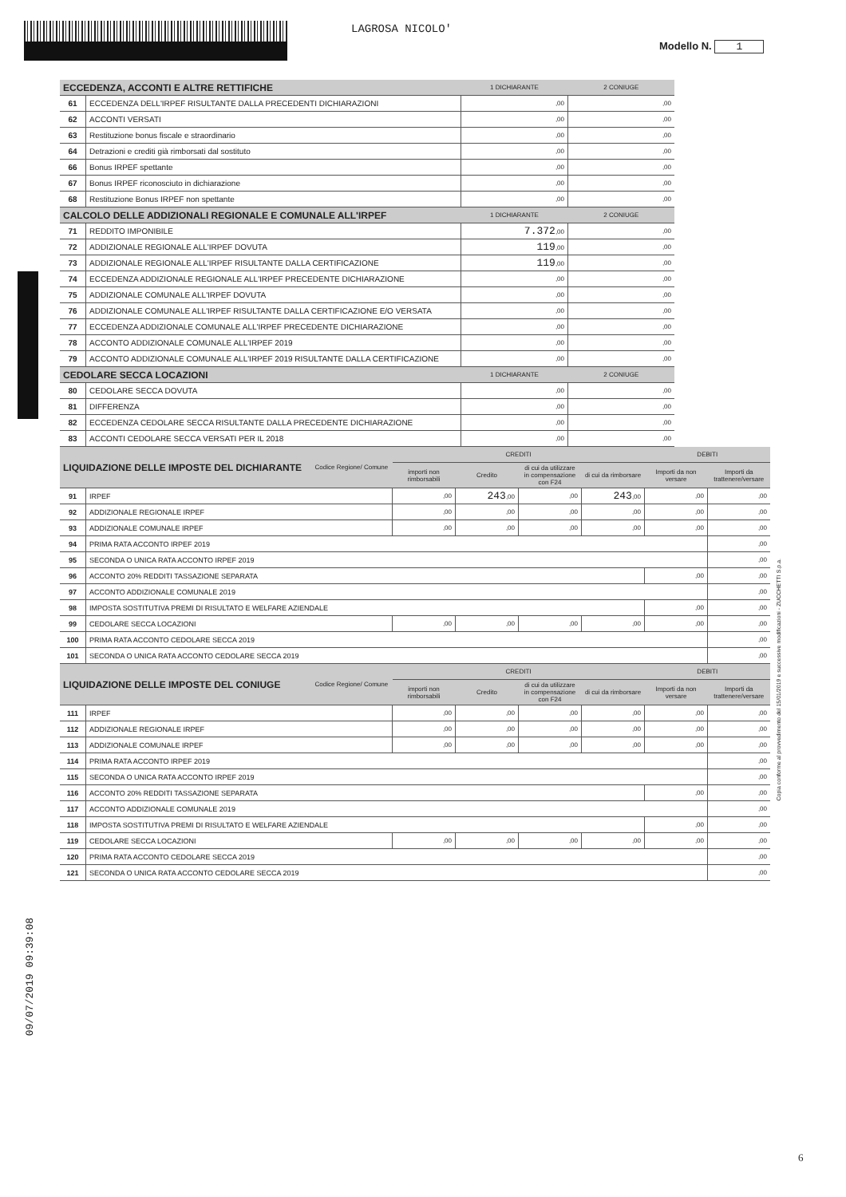LAGROSA NICOLO'
Modello N. 1
| ECCEDENZA, ACCONTI E ALTRE RETTIFICHE | | 1 DICHIARANTE | 2 CONIUGE |
| --- | --- | --- | --- |
| 61 | ECCEDENZA DELL'IRPEF RISULTANTE DALLA PRECEDENTI DICHIARAZIONI | ,00 | ,00 |
| 62 | ACCONTI VERSATI | ,00 | ,00 |
| 63 | Restituzione bonus fiscale e straordinario | ,00 | ,00 |
| 64 | Detrazioni e crediti già rimborsati dal sostituto | ,00 | ,00 |
| 66 | Bonus IRPEF spettante | ,00 | ,00 |
| 67 | Bonus IRPEF riconosciuto in dichiarazione | ,00 | ,00 |
| 68 | Restituzione Bonus IRPEF non spettante | ,00 | ,00 |
| CALCOLO DELLE ADDIZIONALI REGIONALE E COMUNALE ALL'IRPEF | | 1 DICHIARANTE | 2 CONIUGE |
| 71 | REDDITO IMPONIBILE | 7.372 ,00 | ,00 |
| 72 | ADDIZIONALE REGIONALE ALL'IRPEF DOVUTA | 119 ,00 | ,00 |
| 73 | ADDIZIONALE REGIONALE ALL'IRPEF RISULTANTE DALLA CERTIFICAZIONE | 119 ,00 | ,00 |
| 74 | ECCEDENZA ADDIZIONALE REGIONALE ALL'IRPEF PRECEDENTE DICHIARAZIONE | ,00 | ,00 |
| 75 | ADDIZIONALE COMUNALE ALL'IRPEF DOVUTA | ,00 | ,00 |
| 76 | ADDIZIONALE COMUNALE ALL'IRPEF RISULTANTE DALLA CERTIFICAZIONE E/O VERSATA | ,00 | ,00 |
| 77 | ECCEDENZA ADDIZIONALE COMUNALE ALL'IRPEF PRECEDENTE DICHIARAZIONE | ,00 | ,00 |
| 78 | ACCONTO ADDIZIONALE COMUNALE ALL'IRPEF 2019 | ,00 | ,00 |
| 79 | ACCONTO ADDIZIONALE COMUNALE ALL'IRPEF 2019 RISULTANTE DALLA CERTIFICAZIONE | ,00 | ,00 |
| CEDOLARE SECCA LOCAZIONI | | 1 DICHIARANTE | 2 CONIUGE |
| 80 | CEDOLARE SECCA DOVUTA | ,00 | ,00 |
| 81 | DIFFERENZA | ,00 | ,00 |
| 82 | ECCEDENZA CEDOLARE SECCA RISULTANTE DALLA PRECEDENTE DICHIARAZIONE | ,00 | ,00 |
| 83 | ACCONTI CEDOLARE SECCA VERSATI PER IL 2018 | ,00 | ,00 |
| LIQUIDAZIONE DELLE IMPOSTE DEL DICHIARANTE | | Codice Regione/ Comune | CREDITI | | | | DEBITI | |
| --- | --- | --- | --- | --- | --- | --- | --- | --- |
| | | | importi non rimborsabili | Credito | di cui da utilizzare in compensazione con F24 | di cui da rimborsare | Importi da non versare | Importi da trattenere/versare |
| 91 | IRPEF | | ,00 | 243 ,00 | ,00 | 243 ,00 | ,00 | ,00 |
| 92 | ADDIZIONALE REGIONALE IRPEF | | ,00 | ,00 | ,00 | ,00 | ,00 | ,00 |
| 93 | ADDIZIONALE COMUNALE IRPEF | | ,00 | ,00 | ,00 | ,00 | ,00 | ,00 |
| 94 | PRIMA RATA ACCONTO IRPEF 2019 | | | | | | | ,00 |
| 95 | SECONDA O UNICA RATA ACCONTO IRPEF 2019 | | | | | | | ,00 |
| 96 | ACCONTO 20% REDDITI TASSAZIONE SEPARATA | | | | | | ,00 | ,00 |
| 97 | ACCONTO ADDIZIONALE COMUNALE 2019 | | | | | | | ,00 |
| 98 | IMPOSTA SOSTITUTIVA PREMI DI RISULTATO E WELFARE AZIENDALE | | | | | | ,00 | ,00 |
| 99 | CEDOLARE SECCA LOCAZIONI | | ,00 | ,00 | ,00 | ,00 | ,00 | ,00 |
| 100 | PRIMA RATA ACCONTO CEDOLARE SECCA 2019 | | | | | | | ,00 |
| 101 | SECONDA O UNICA RATA ACCONTO CEDOLARE SECCA 2019 | | | | | | | ,00 |
| LIQUIDAZIONE DELLE IMPOSTE DEL CONIUGE | | Codice Regione/ Comune | CREDITI | | | | DEBITI | |
| | | | importi non rimborsabili | Credito | di cui da utilizzare in compensazione con F24 | di cui da rimborsare | Importi da non versare | Importi da trattenere/versare |
| 111 | IRPEF | | ,00 | ,00 | ,00 | ,00 | ,00 | ,00 |
| 112 | ADDIZIONALE REGIONALE IRPEF | | ,00 | ,00 | ,00 | ,00 | ,00 | ,00 |
| 113 | ADDIZIONALE COMUNALE IRPEF | | ,00 | ,00 | ,00 | ,00 | ,00 | ,00 |
| 114 | PRIMA RATA ACCONTO IRPEF 2019 | | | | | | | ,00 |
| 115 | SECONDA O UNICA RATA ACCONTO IRPEF 2019 | | | | | | | ,00 |
| 116 | ACCONTO 20% REDDITI TASSAZIONE SEPARATA | | | | | | ,00 | ,00 |
| 117 | ACCONTO ADDIZIONALE COMUNALE 2019 | | | | | | | ,00 |
| 118 | IMPOSTA SOSTITUTIVA PREMI DI RISULTATO E WELFARE AZIENDALE | | | | | | ,00 | ,00 |
| 119 | CEDOLARE SECCA LOCAZIONI | | ,00 | ,00 | ,00 | ,00 | ,00 | ,00 |
| 120 | PRIMA RATA ACCONTO CEDOLARE SECCA 2019 | | | | | | | ,00 |
| 121 | SECONDA O UNICA RATA ACCONTO CEDOLARE SECCA 2019 | | | | | | | ,00 |
Copia conforme al provvedimento del 15/01/2019 e successive modificazioni - ZUCCHETTI S.p.a.
09/07/2019 09:39:08
6